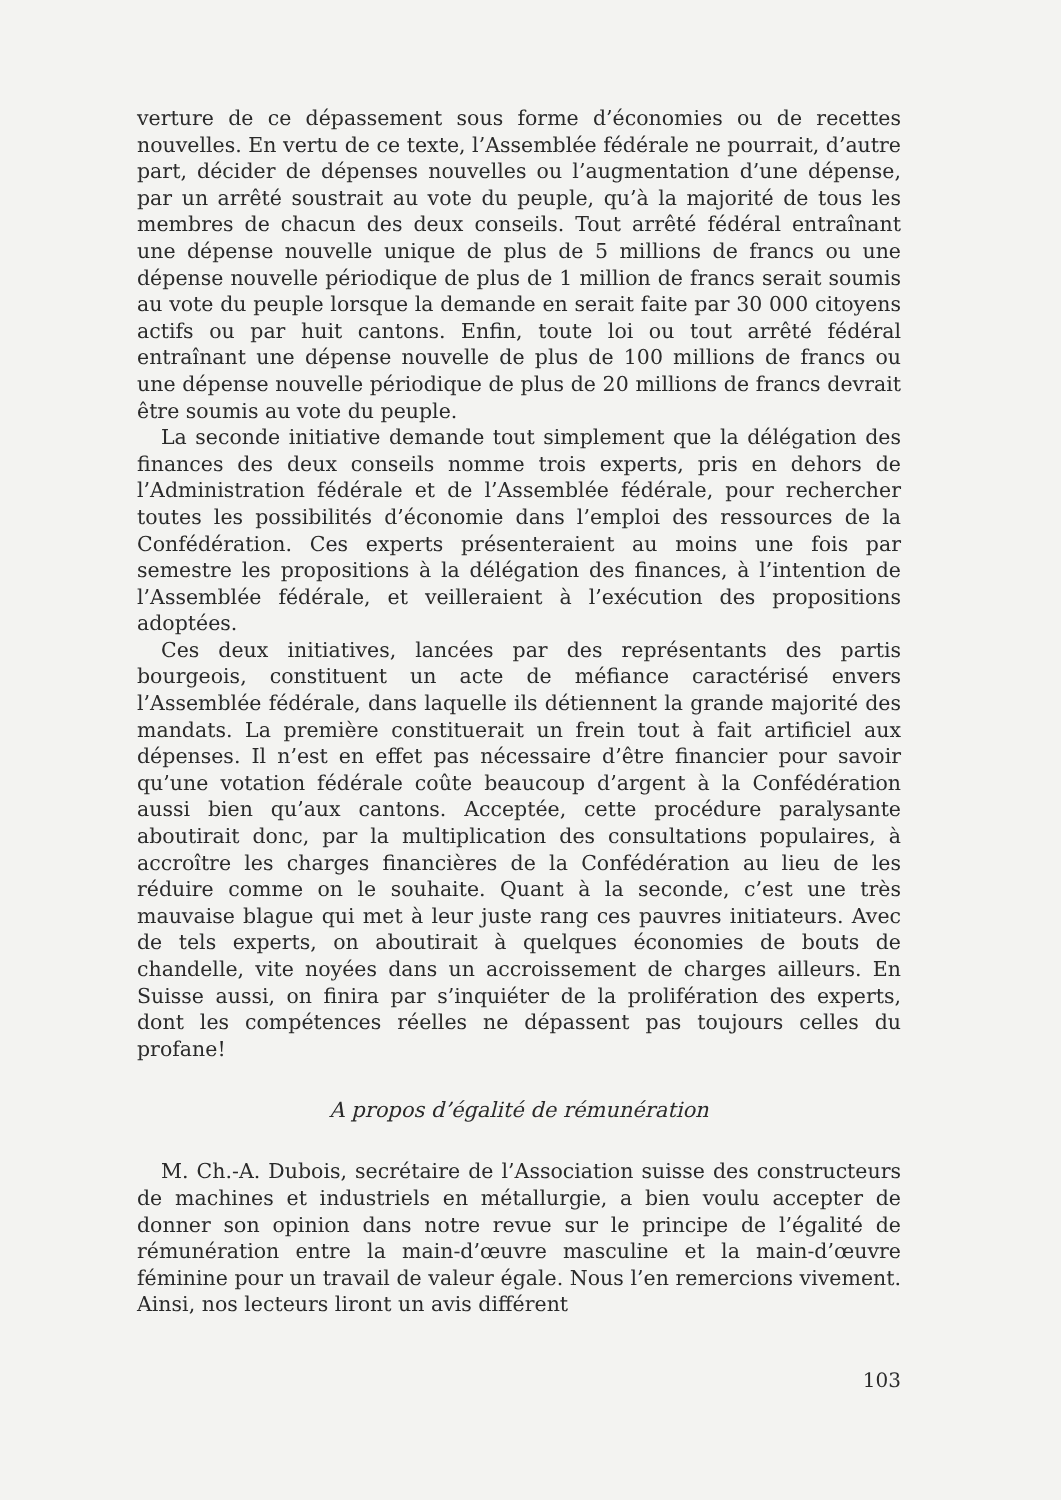verture de ce dépassement sous forme d’économies ou de recettes nouvelles. En vertu de ce texte, l’Assemblée fédérale ne pourrait, d’autre part, décider de dépenses nouvelles ou l’augmentation d’une dépense, par un arrêté soustrait au vote du peuple, qu’à la majorité de tous les membres de chacun des deux conseils. Tout arrêté fédéral entraînant une dépense nouvelle unique de plus de 5 millions de francs ou une dépense nouvelle périodique de plus de 1 million de francs serait soumis au vote du peuple lorsque la demande en serait faite par 30 000 citoyens actifs ou par huit cantons. Enfin, toute loi ou tout arrêté fédéral entraînant une dépense nouvelle de plus de 100 millions de francs ou une dépense nouvelle périodique de plus de 20 millions de francs devrait être soumis au vote du peuple.
La seconde initiative demande tout simplement que la délégation des finances des deux conseils nomme trois experts, pris en dehors de l’Administration fédérale et de l’Assemblée fédérale, pour rechercher toutes les possibilités d’économie dans l’emploi des ressources de la Confédération. Ces experts présenteraient au moins une fois par semestre les propositions à la délégation des finances, à l’intention de l’Assemblée fédérale, et veilleraient à l’exécution des propositions adoptées.
Ces deux initiatives, lancées par des représentants des partis bourgeois, constituent un acte de méfiance caractérisé envers l’Assemblée fédérale, dans laquelle ils détiennent la grande majorité des mandats. La première constituerait un frein tout à fait artificiel aux dépenses. Il n’est en effet pas nécessaire d’être financier pour savoir qu’une votation fédérale coûte beaucoup d’argent à la Confédération aussi bien qu’aux cantons. Acceptée, cette procédure paralysante aboutirait donc, par la multiplication des consultations populaires, à accroître les charges financières de la Confédération au lieu de les réduire comme on le souhaite. Quant à la seconde, c’est une très mauvaise blague qui met à leur juste rang ces pauvres initiateurs. Avec de tels experts, on aboutirait à quelques économies de bouts de chandelle, vite noyées dans un accroissement de charges ailleurs. En Suisse aussi, on finira par s’inquiéter de la prolifération des experts, dont les compétences réelles ne dépassent pas toujours celles du profane!
A propos d’égalité de rémunération
M. Ch.-A. Dubois, secrétaire de l’Association suisse des constructeurs de machines et industriels en métallurgie, a bien voulu accepter de donner son opinion dans notre revue sur le principe de l’égalité de rémunération entre la main-d’œuvre masculine et la main-d’œuvre féminine pour un travail de valeur égale. Nous l’en remercions vivement. Ainsi, nos lecteurs liront un avis différent
103